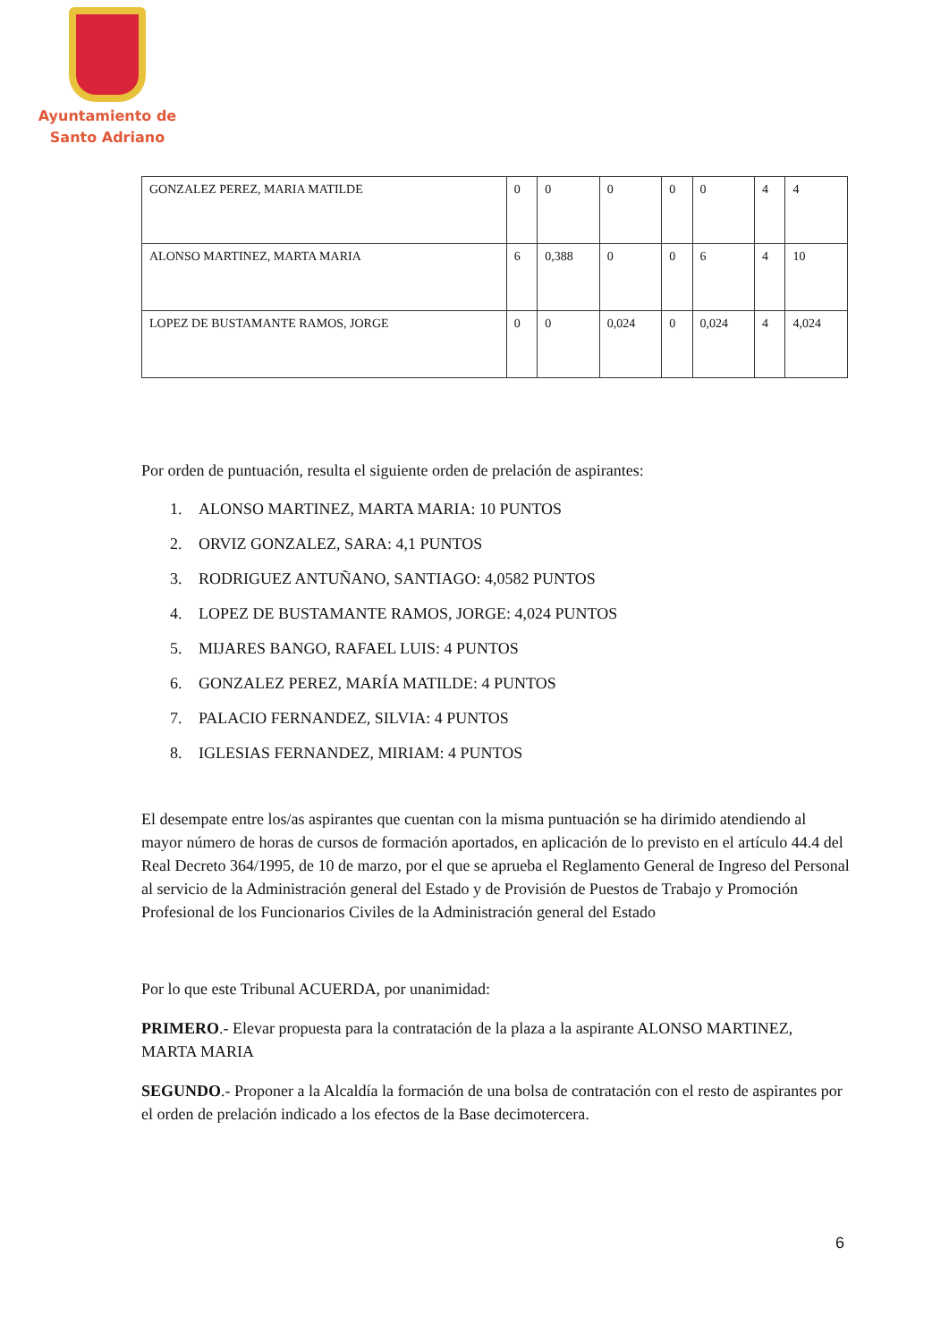Ayuntamiento de
Santo Adriano
| GONZALEZ PEREZ, MARIA MATILDE | 0 | 0 | 0 | 0 | 0 | 4 | 4 |
| ALONSO MARTINEZ, MARTA MARIA | 6 | 0,388 | 0 | 0 | 6 | 4 | 10 |
| LOPEZ DE BUSTAMANTE RAMOS, JORGE | 0 | 0 | 0,024 | 0 | 0,024 | 4 | 4,024 |
Por orden de puntuación, resulta el siguiente orden de prelación de aspirantes:
1. ALONSO MARTINEZ, MARTA MARIA: 10 PUNTOS
2. ORVIZ GONZALEZ, SARA: 4,1 PUNTOS
3. RODRIGUEZ ANTUÑANO, SANTIAGO: 4,0582 PUNTOS
4. LOPEZ DE BUSTAMANTE RAMOS, JORGE: 4,024 PUNTOS
5. MIJARES BANGO, RAFAEL LUIS: 4 PUNTOS
6. GONZALEZ PEREZ, MARÍA MATILDE: 4 PUNTOS
7. PALACIO FERNANDEZ, SILVIA: 4 PUNTOS
8. IGLESIAS FERNANDEZ, MIRIAM: 4 PUNTOS
El desempate entre los/as aspirantes que cuentan con la misma puntuación se ha dirimido atendiendo al mayor número de horas de cursos de formación aportados, en aplicación de lo previsto en el artículo 44.4 del Real Decreto 364/1995, de 10 de marzo, por el que se aprueba el Reglamento General de Ingreso del Personal al servicio de la Administración general del Estado y de Provisión de Puestos de Trabajo y Promoción Profesional de los Funcionarios Civiles de la Administración general del Estado
Por lo que este Tribunal ACUERDA, por unanimidad:
PRIMERO.- Elevar propuesta para la contratación de la plaza a la aspirante ALONSO MARTINEZ, MARTA MARIA
SEGUNDO.- Proponer a la Alcaldía la formación de una bolsa de contratación con el resto de aspirantes por el orden de prelación indicado a los efectos de la Base decimotercera.
6